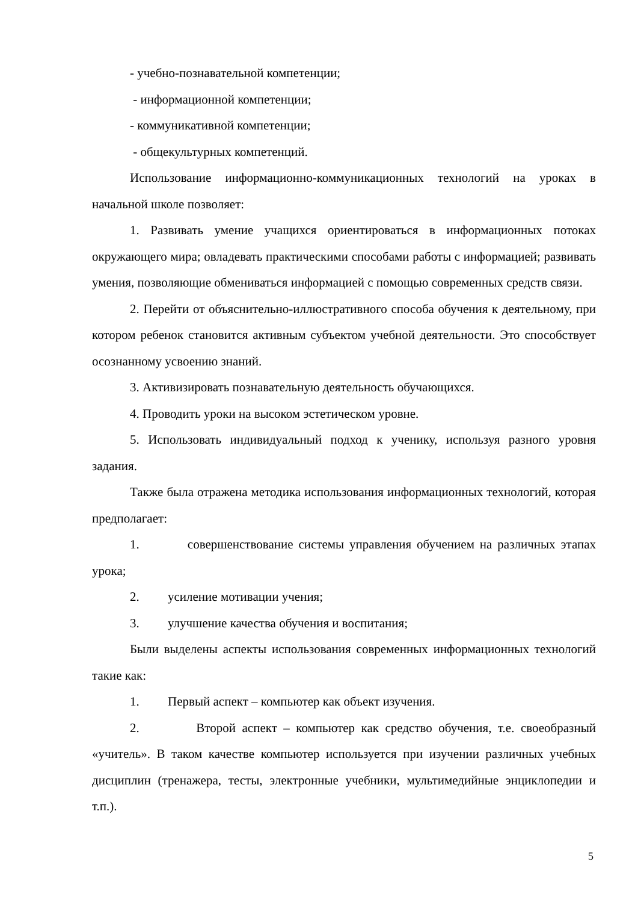- учебно-познавательной компетенции;
- информационной компетенции;
- коммуникативной компетенции;
- общекультурных компетенций.
Использование информационно-коммуникационных технологий на уроках в начальной школе позволяет:
1. Развивать умение учащихся ориентироваться в информационных потоках окружающего мира; овладевать практическими способами работы с информацией; развивать умения, позволяющие обмениваться информацией с помощью современных средств связи.
2. Перейти от объяснительно-иллюстративного способа обучения к деятельному, при котором ребенок становится активным субъектом учебной деятельности. Это способствует осознанному усвоению знаний.
3. Активизировать познавательную деятельность обучающихся.
4. Проводить уроки на высоком эстетическом уровне.
5. Использовать индивидуальный подход к ученику, используя разного уровня задания.
Также была отражена методика использования информационных технологий, которая предполагает:
1. совершенствование системы управления обучением на различных этапах урока;
2. усиление мотивации учения;
3. улучшение качества обучения и воспитания;
Были выделены аспекты использования современных информационных технологий такие как:
1. Первый аспект – компьютер как объект изучения.
2. Второй аспект – компьютер как средство обучения, т.е. своеобразный «учитель». В таком качестве компьютер используется при изучении различных учебных дисциплин (тренажера, тесты, электронные учебники, мультимедийные энциклопедии и т.п.).
5